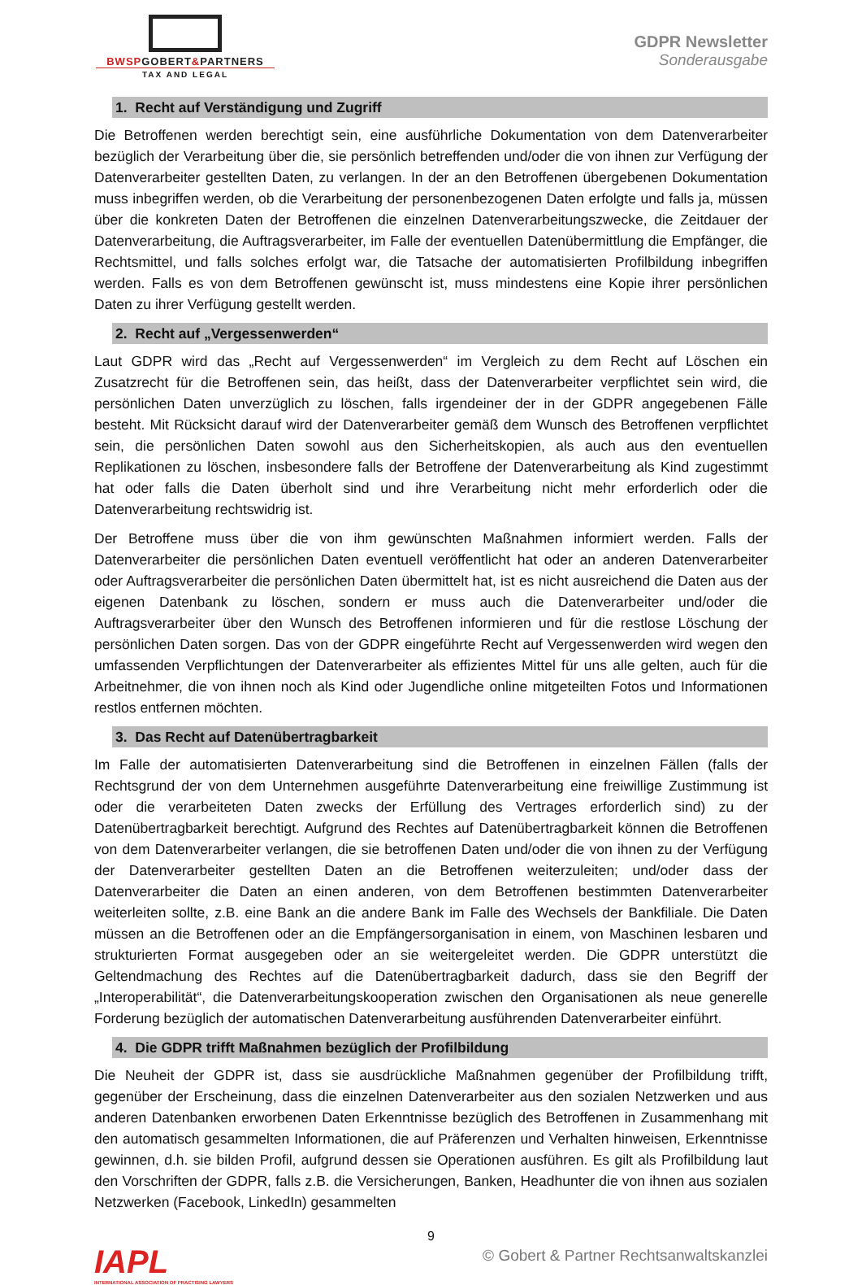BWSPGOBERT&PARTNERS
TAX AND LEGAL
GDPR Newsletter
Sonderausgabe
1. Recht auf Verständigung und Zugriff
Die Betroffenen werden berechtigt sein, eine ausführliche Dokumentation von dem Datenverarbeiter bezüglich der Verarbeitung über die, sie persönlich betreffenden und/oder die von ihnen zur Verfügung der Datenverarbeiter gestellten Daten, zu verlangen. In der an den Betroffenen übergebenen Dokumentation muss inbegriffen werden, ob die Verarbeitung der personenbezogenen Daten erfolgte und falls ja, müssen über die konkreten Daten der Betroffenen die einzelnen Datenverarbeitungszwecke, die Zeitdauer der Datenverarbeitung, die Auftragsverarbeiter, im Falle der eventuellen Datenübermittlung die Empfänger, die Rechtsmittel, und falls solches erfolgt war, die Tatsache der automatisierten Profilbildung inbegriffen werden. Falls es von dem Betroffenen gewünscht ist, muss mindestens eine Kopie ihrer persönlichen Daten zu ihrer Verfügung gestellt werden.
2. Recht auf „Vergessenwerden“
Laut GDPR wird das „Recht auf Vergessenwerden“ im Vergleich zu dem Recht auf Löschen ein Zusatzrecht für die Betroffenen sein, das heißt, dass der Datenverarbeiter verpflichtet sein wird, die persönlichen Daten unverzüglich zu löschen, falls irgendeiner der in der GDPR angegebenen Fälle besteht. Mit Rücksicht darauf wird der Datenverarbeiter gemäß dem Wunsch des Betroffenen verpflichtet sein, die persönlichen Daten sowohl aus den Sicherheitskopien, als auch aus den eventuellen Replikationen zu löschen, insbesondere falls der Betroffene der Datenverarbeitung als Kind zugestimmt hat oder falls die Daten überholt sind und ihre Verarbeitung nicht mehr erforderlich oder die Datenverarbeitung rechtswidrig ist.
Der Betroffene muss über die von ihm gewünschten Maßnahmen informiert werden. Falls der Datenverarbeiter die persönlichen Daten eventuell veröffentlicht hat oder an anderen Datenverarbeiter oder Auftragsverarbeiter die persönlichen Daten übermittelt hat, ist es nicht ausreichend die Daten aus der eigenen Datenbank zu löschen, sondern er muss auch die Datenverarbeiter und/oder die Auftragsverarbeiter über den Wunsch des Betroffenen informieren und für die restlose Löschung der persönlichen Daten sorgen. Das von der GDPR eingeführte Recht auf Vergessenwerden wird wegen den umfassenden Verpflichtungen der Datenverarbeiter als effizientes Mittel für uns alle gelten, auch für die Arbeitnehmer, die von ihnen noch als Kind oder Jugendliche online mitgeteilten Fotos und Informationen restlos entfernen möchten.
3. Das Recht auf Datenübertragbarkeit
Im Falle der automatisierten Datenverarbeitung sind die Betroffenen in einzelnen Fällen (falls der Rechtsgrund der von dem Unternehmen ausgeführte Datenverarbeitung eine freiwillige Zustimmung ist oder die verarbeiteten Daten zwecks der Erfüllung des Vertrages erforderlich sind) zu der Datenübertragbarkeit berechtigt. Aufgrund des Rechtes auf Datenübertragbarkeit können die Betroffenen von dem Datenverarbeiter verlangen, die sie betroffenen Daten und/oder die von ihnen zu der Verfügung der Datenverarbeiter gestellten Daten an die Betroffenen weiterzuleiten; und/oder dass der Datenverarbeiter die Daten an einen anderen, von dem Betroffenen bestimmten Datenverarbeiter weiterleiten sollte, z.B. eine Bank an die andere Bank im Falle des Wechsels der Bankfiliale. Die Daten müssen an die Betroffenen oder an die Empfängersorganisation in einem, von Maschinen lesbaren und strukturierten Format ausgegeben oder an sie weitergeleitet werden. Die GDPR unterstützt die Geltendmachung des Rechtes auf die Datenübertragbarkeit dadurch, dass sie den Begriff der „Interoperabilität“, die Datenverarbeitungskooperation zwischen den Organisationen als neue generelle Forderung bezüglich der automatischen Datenverarbeitung ausführenden Datenverarbeiter einführt.
4. Die GDPR trifft Maßnahmen bezüglich der Profilbildung
Die Neuheit der GDPR ist, dass sie ausdrückliche Maßnahmen gegenüber der Profilbildung trifft, gegenüber der Erscheinung, dass die einzelnen Datenverarbeiter aus den sozialen Netzwerken und aus anderen Datenbanken erworbenen Daten Erkenntnisse bezüglich des Betroffenen in Zusammenhang mit den automatisch gesammelten Informationen, die auf Präferenzen und Verhalten hinweisen, Erkenntnisse gewinnen, d.h. sie bilden Profil, aufgrund dessen sie Operationen ausführen. Es gilt als Profilbildung laut den Vorschriften der GDPR, falls z.B. die Versicherungen, Banken, Headhunter die von ihnen aus sozialen Netzwerken (Facebook, LinkedIn) gesammelten
9
IAPL
INTERNATIONAL ASSOCIATION OF PRACTISING LAWYERS
© Gobert & Partner Rechtsanwaltskanzlei